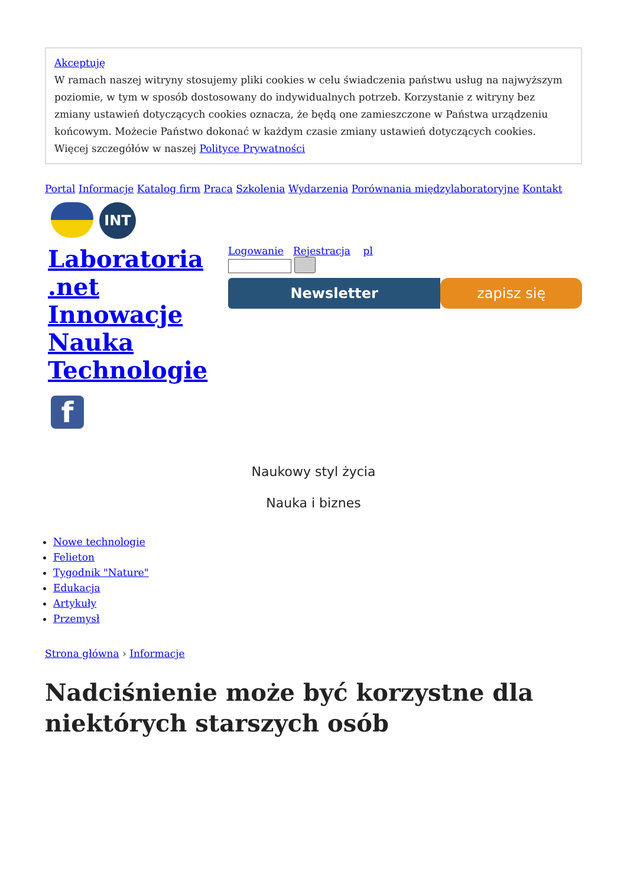Akceptuję
W ramach naszej witryny stosujemy pliki cookies w celu świadczenia państwu usług na najwyższym poziomie, w tym w sposób dostosowany do indywidualnych potrzeb. Korzystanie z witryny bez zmiany ustawień dotyczących cookies oznacza, że będą one zamieszczone w Państwa urządzeniu końcowym. Możecie Państwo dokonać w każdym czasie zmiany ustawień dotyczących cookies. Więcej szczegółów w naszej Polityce Prywatności
Portal Informacje Katalog firm Praca Szkolenia Wydarzenia Porównania międzylaboratoryjne Kontakt
INT
Laboratoria .net Innowacje Nauka Technologie
f
Logowanie Rejestracja pl
Newsletter zapisz się
Naukowy styl życia
Nauka i biznes
Nowe technologie
Felieton
Tygodnik "Nature"
Edukacja
Artykuły
Przemysł
Strona główna › Informacje
Nadciśnienie może być korzystne dla niektórych starszych osób